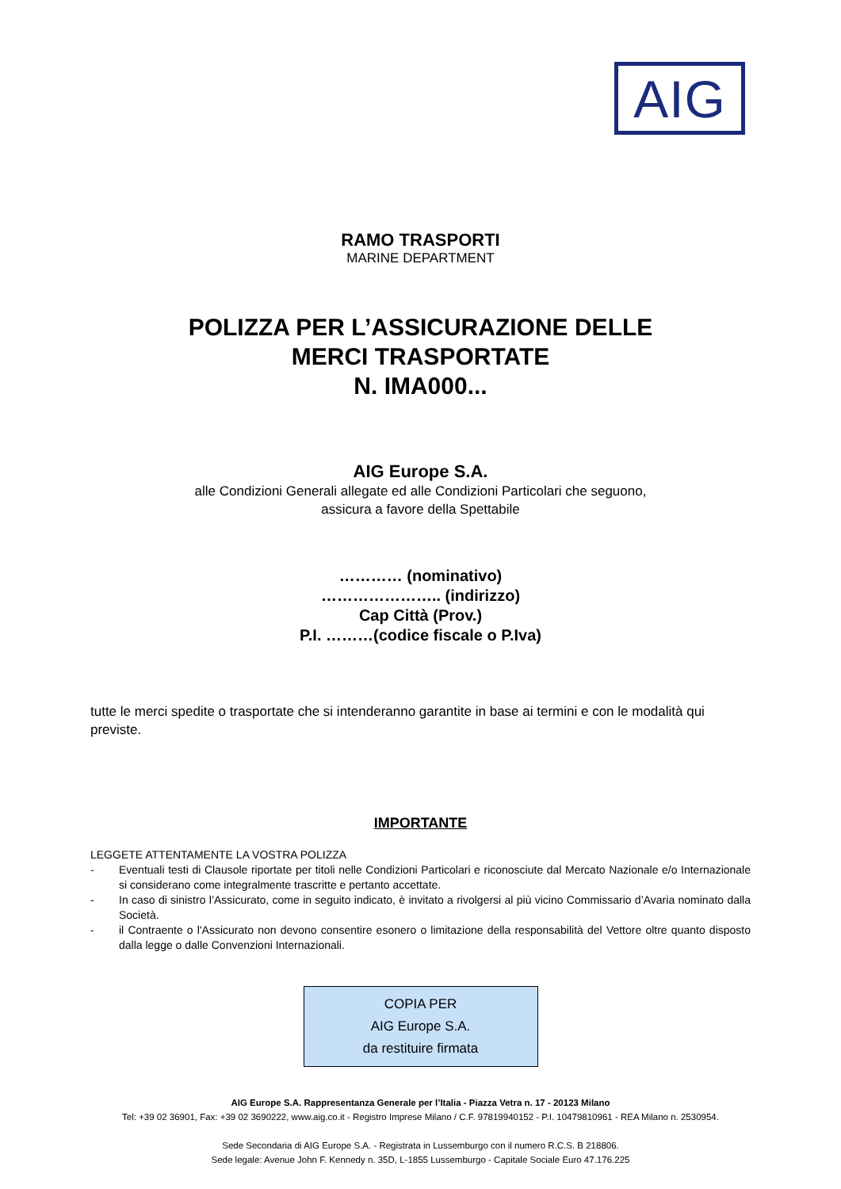AIG
RAMO TRASPORTI
MARINE DEPARTMENT
POLIZZA PER L’ASSICURAZIONE DELLE
MERCI TRASPORTATE
N. IMA000...
AIG Europe S.A.
alle Condizioni Generali allegate ed alle Condizioni Particolari che seguono,
assicura a favore della Spettabile
………… (nominativo)
………………….. (indirizzo)
Cap Città (Prov.)
P.I. ………(codice fiscale o P.Iva)
tutte le merci spedite o trasportate che si intenderanno garantite in base ai termini e con le modalità qui previste.
IMPORTANTE
LEGGETE ATTENTAMENTE LA VOSTRA POLIZZA
- Eventuali testi di Clausole riportate per titoli nelle Condizioni Particolari e riconosciute dal Mercato Nazionale e/o Internazionale si considerano come integralmente trascritte e pertanto accettate.
- In caso di sinistro l’Assicurato, come in seguito indicato, è invitato a rivolgersi al più vicino Commissario d’Avaria nominato dalla Società.
- il Contraente o l'Assicurato non devono consentire esonero o limitazione della responsabilità del Vettore oltre quanto disposto dalla legge o dalle Convenzioni Internazionali.
COPIA PER
AIG Europe S.A.
da restituire firmata
AIG Europe S.A. Rappresentanza Generale per l’Italia - Piazza Vetra n. 17 - 20123 Milano
Tel: +39 02 36901, Fax: +39 02 3690222, www.aig.co.it - Registro Imprese Milano / C.F. 97819940152 - P.I. 10479810961 - REA Milano n. 2530954.
Sede Secondaria di AIG Europe S.A. - Registrata in Lussemburgo con il numero R.C.S. B 218806.
Sede legale: Avenue John F. Kennedy n. 35D, L-1855 Lussemburgo - Capitale Sociale Euro 47.176.225